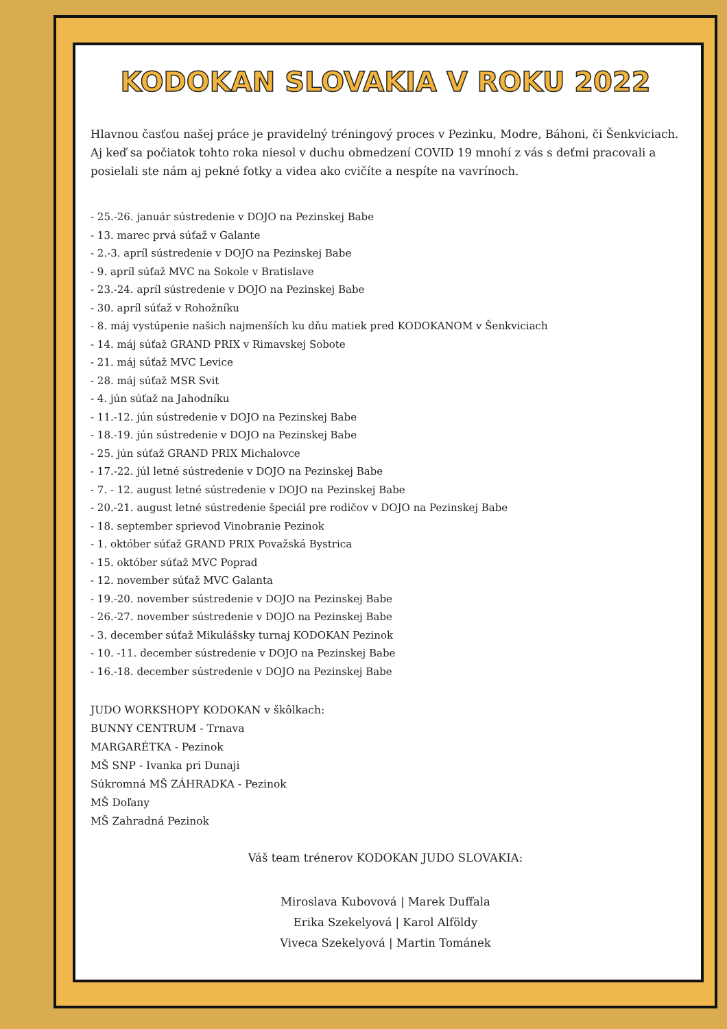KODOKAN SLOVAKIA V ROKU 2022
Hlavnou časťou našej práce je pravidelný tréningový proces v Pezinku, Modre, Báhoni, či Šenkviciach.
Aj keď sa počiatok tohto roka niesol v duchu obmedzení COVID 19 mnohí z vás s deťmi pracovali a posielali ste nám aj pekné fotky a videa ako cvičíte a nespíte na vavrínoch.
- 25.-26. január sústredenie v DOJO na Pezinskej Babe
- 13. marec prvá súťaž v Galante
- 2.-3. apríl sústredenie v DOJO na Pezinskej Babe
- 9. apríl súťaž MVC na Sokole v Bratislave
- 23.-24. apríl sústredenie v DOJO na Pezinskej Babe
- 30. apríl súťaž v Rohožníku
- 8. máj vystúpenie našich najmenších ku dňu matiek pred KODOKANOM v Šenkviciach
- 14. máj súťaž GRAND PRIX v Rimavskej Sobote
- 21. máj súťaž MVC Levice
- 28. máj súťaž MSR Svit
- 4. jún súťaž na Jahodníku
- 11.-12. jún sústredenie v DOJO na Pezinskej Babe
- 18.-19. jún sústredenie v DOJO na Pezinskej Babe
- 25. jún súťaž GRAND PRIX Michalovce
- 17.-22. júl letné sústredenie v DOJO na Pezinskej Babe
- 7. - 12. august letné sústredenie v DOJO na Pezinskej Babe
- 20.-21. august letné sústredenie špeciál pre rodičov v DOJO na Pezinskej Babe
- 18. september sprievod Vinobranie Pezinok
- 1. október súťaž GRAND PRIX Považská Bystrica
- 15. október súťaž MVC Poprad
- 12. november súťaž MVC Galanta
- 19.-20. november sústredenie v DOJO na Pezinskej Babe
- 26.-27. november sústredenie v DOJO na Pezinskej Babe
- 3. december súťaž Mikulášsky turnaj KODOKAN Pezinok
- 10. -11. december sústredenie v DOJO na Pezinskej Babe
- 16.-18. december sústredenie v DOJO na Pezinskej Babe
JUDO WORKSHOPY KODOKAN v škôlkach:
BUNNY CENTRUM - Trnava
MARGARÉTKA - Pezinok
MŠ SNP - Ivanka pri Dunaji
Súkromná MŠ ZÁHRADKA - Pezinok
MŠ Doľany
MŠ Zahradná Pezinok
Váš team trénerov KODOKAN JUDO SLOVAKIA:
Miroslava Kubovová | Marek Duffala
Erika Szekelyová | Karol Alföldy
Viveca Szekelyová | Martin Tománek